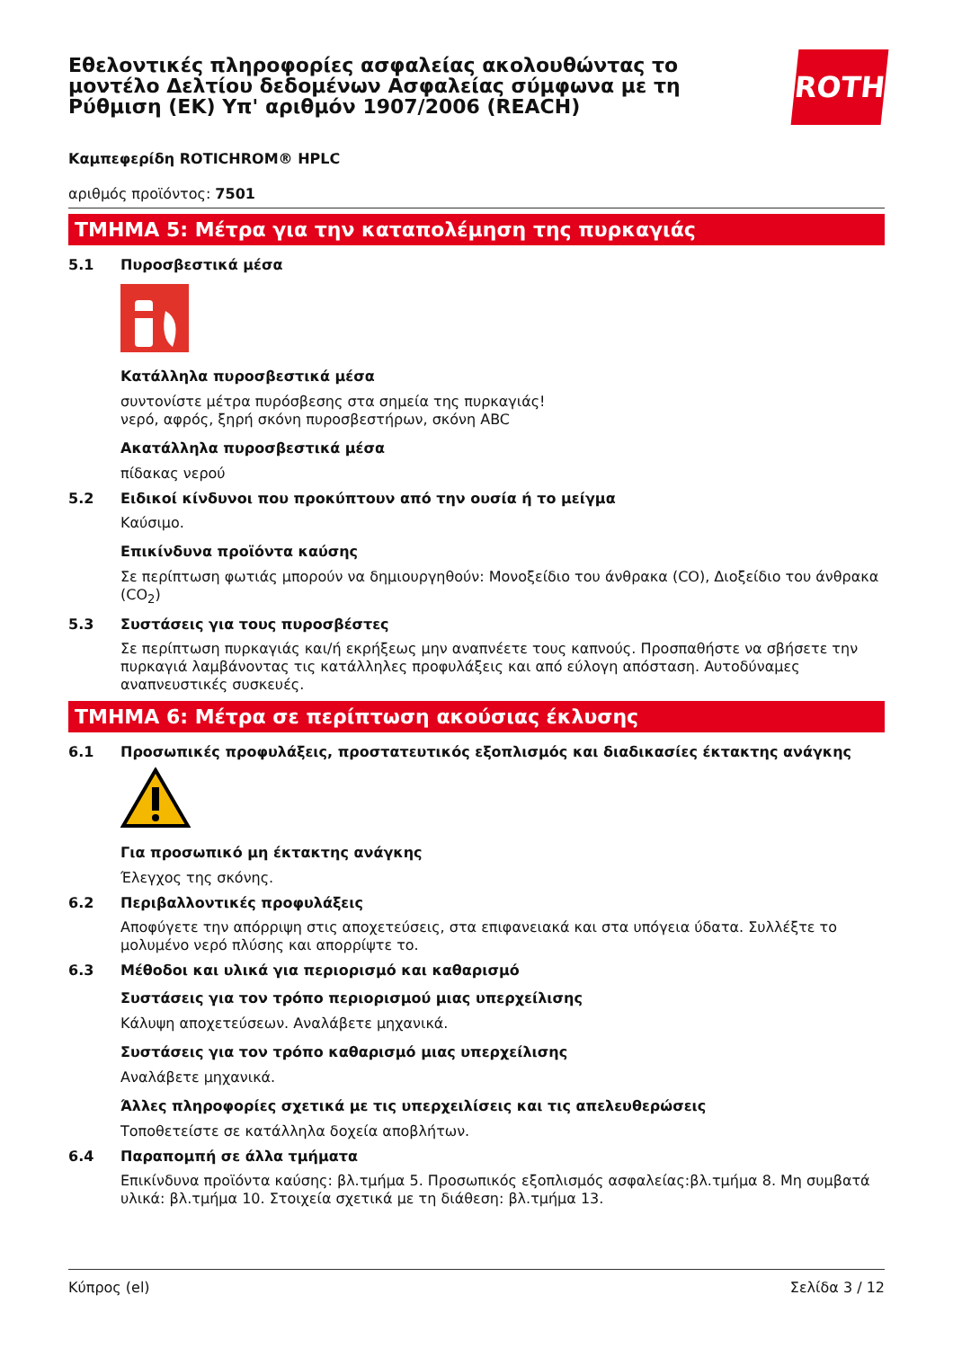Εθελοντικές πληροφορίες ασφαλείας ακολουθώντας το μοντέλο Δελτίου δεδομένων Ασφαλείας σύμφωνα με τη Ρύθμιση (ΕΚ) Υπ' αριθμόν 1907/2006 (REACH)
ROTH
Καμπεφερίδη ROTICHROM® HPLC
αριθμός προϊόντος: 7501
ΤΜΗΜΑ 5: Μέτρα για την καταπολέμηση της πυρκαγιάς
5.1 Πυροσβεστικά μέσα
Κατάλληλα πυροσβεστικά μέσα
συντονίστε μέτρα πυρόσβεσης στα σημεία της πυρκαγιάς!
νερό, αφρός, ξηρή σκόνη πυροσβεστήρων, σκόνη ABC
Ακατάλληλα πυροσβεστικά μέσα
πίδακας νερού
5.2 Ειδικοί κίνδυνοι που προκύπτουν από την ουσία ή το μείγμα
Καύσιμο.
Επικίνδυνα προϊόντα καύσης
Σε περίπτωση φωτιάς μπορούν να δημιουργηθούν: Μονοξείδιο του άνθρακα (CO), Διοξείδιο του άνθρακα (CO<sub>2</sub>)
5.3 Συστάσεις για τους πυροσβέστες
Σε περίπτωση πυρκαγιάς και/ή εκρήξεως μην αναπνέετε τους καπνούς. Προσπαθήστε να σβήσετε την πυρκαγιά λαμβάνοντας τις κατάλληλες προφυλάξεις και από εύλογη απόσταση. Αυτοδύναμες αναπνευστικές συσκευές.
ΤΜΗΜΑ 6: Μέτρα σε περίπτωση ακούσιας έκλυσης
6.1 Προσωπικές προφυλάξεις, προστατευτικός εξοπλισμός και διαδικασίες έκτακτης ανάγκης
Για προσωπικό μη έκτακτης ανάγκης
Έλεγχος της σκόνης.
6.2 Περιβαλλοντικές προφυλάξεις
Αποφύγετε την απόρριψη στις αποχετεύσεις, στα επιφανειακά και στα υπόγεια ύδατα. Συλλέξτε το μολυμένο νερό πλύσης και απορρίψτε το.
6.3 Μέθοδοι και υλικά για περιορισμό και καθαρισμό
Συστάσεις για τον τρόπο περιορισμού μιας υπερχείλισης
Κάλυψη αποχετεύσεων. Αναλάβετε μηχανικά.
Συστάσεις για τον τρόπο καθαρισμό μιας υπερχείλισης
Αναλάβετε μηχανικά.
Άλλες πληροφορίες σχετικά με τις υπερχειλίσεις και τις απελευθερώσεις
Τοποθετείστε σε κατάλληλα δοχεία αποβλήτων.
6.4 Παραπομπή σε άλλα τμήματα
Επικίνδυνα προϊόντα καύσης: βλ.τμήμα 5. Προσωπικός εξοπλισμός ασφαλείας:βλ.τμήμα 8. Μη συμβατά υλικά: βλ.τμήμα 10. Στοιχεία σχετικά με τη διάθεση: βλ.τμήμα 13.
Κύπρος (el) Σελίδα 3 / 12